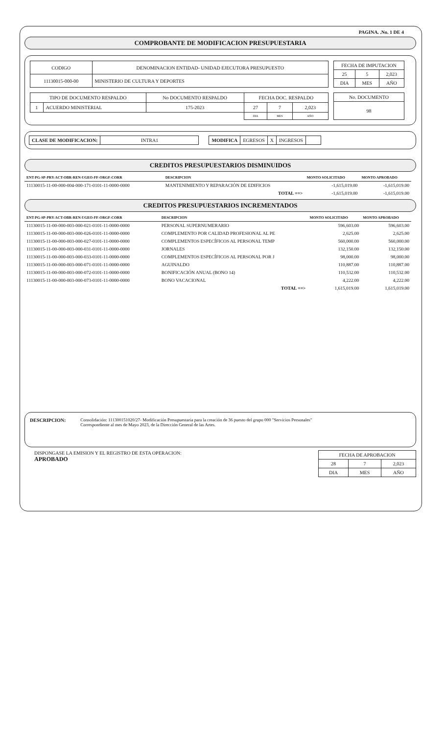PAGINA. .No. 1 DE 4
COMPROBANTE DE MODIFICACION PRESUPUESTARIA
| CODIGO | DENOMINACION ENTIDAD- UNIDAD EJECUTORA PRESUPUESTO |
| --- | --- |
| 11130015-000-00 | MINISTERIO DE CULTURA Y DEPORTES |
| FECHA DE IMPUTACION | | |
| --- | --- | --- |
| 25 | 5 | 2,023 |
| DIA | MES | AÑO |
| TIPO DE DOCUMENTO RESPALDO | | No DOCUMENTO RESPALDO | FECHA DOC. RESPALDO | | |
| --- | --- | --- | --- | --- | --- |
| 1 | ACUERDO MINISTERIAL | 175-2023 | 27 | 7 | 2,023 |
| | | | DIA | MES | AÑO |
| No. DOCUMENTO |
| --- |
| 98 |
| CLASE DE MODIFICACION: | INTRA1 |
| MODIFICA | EGRESOS | X | INGRESOS | |
CREDITOS PRESUPUESTARIOS DISMINUIDOS
| ENT-PG-SP-PRY-ACT-OBR-REN-UGEO-FF-ORGF-CORR | DESCRIPCION | MONTO SOLICITADO | MONTO APROBADO |
| --- | --- | --- | --- |
| 11130015-11-00-000-004-000-171-0101-11-0000-0000 | MANTENIMIENTO Y REPARACIÓN DE EDIFICIOS | -1,615,019.00 | -1,615,019.00 |
| | TOTAL ==> | -1,615,019.00 | -1,615,019.00 |
CREDITOS PRESUPUESTARIOS INCREMENTADOS
| ENT-PG-SP-PRY-ACT-OBR-REN-UGEO-FF-ORGF-CORR | DESCRIPCION | MONTO SOLICITADO | MONTO APROBADO |
| --- | --- | --- | --- |
| 11130015-11-00-000-003-000-021-0101-11-0000-0000 | PERSONAL SUPERNUMERARIO | 596,603.00 | 596,603.00 |
| 11130015-11-00-000-003-000-026-0101-11-0000-0000 | COMPLEMENTO POR CALIDAD PROFESIONAL AL PE | 2,625.00 | 2,625.00 |
| 11130015-11-00-000-003-000-027-0101-11-0000-0000 | COMPLEMENTOS ESPECÍFICOS AL PERSONAL TEMP | 560,000.00 | 560,000.00 |
| 11130015-11-00-000-003-000-031-0101-11-0000-0000 | JORNALES | 132,150.00 | 132,150.00 |
| 11130015-11-00-000-003-000-033-0101-11-0000-0000 | COMPLEMENTOS ESPECÍFICOS AL PERSONAL POR J | 98,000.00 | 98,000.00 |
| 11130015-11-00-000-003-000-071-0101-11-0000-0000 | AGUINALDO | 110,887.00 | 110,887.00 |
| 11130015-11-00-000-003-000-072-0101-11-0000-0000 | BONIFICACIÓN ANUAL (BONO 14) | 110,532.00 | 110,532.00 |
| 11130015-11-00-000-003-000-073-0101-11-0000-0000 | BONO VACACIONAL | 4,222.00 | 4,222.00 |
| | TOTAL ==> | 1,615,019.00 | 1,615,019.00 |
DESCRIPCION: Consolidación: 111300151020/27- Modificación Presupuestaria para la creación de 36 puesto del grupo 000 "Servicios Personales"
Correspondiente al mes de Mayo 2023, de la Dirección General de las Artes.
DISPONGASE LA EMISION Y EL REGISTRO DE ESTA OPERACION:
APROBADO
| FECHA DE APROBACION | | |
| --- | --- | --- |
| 28 | 7 | 2,023 |
| DIA | MES | AÑO |